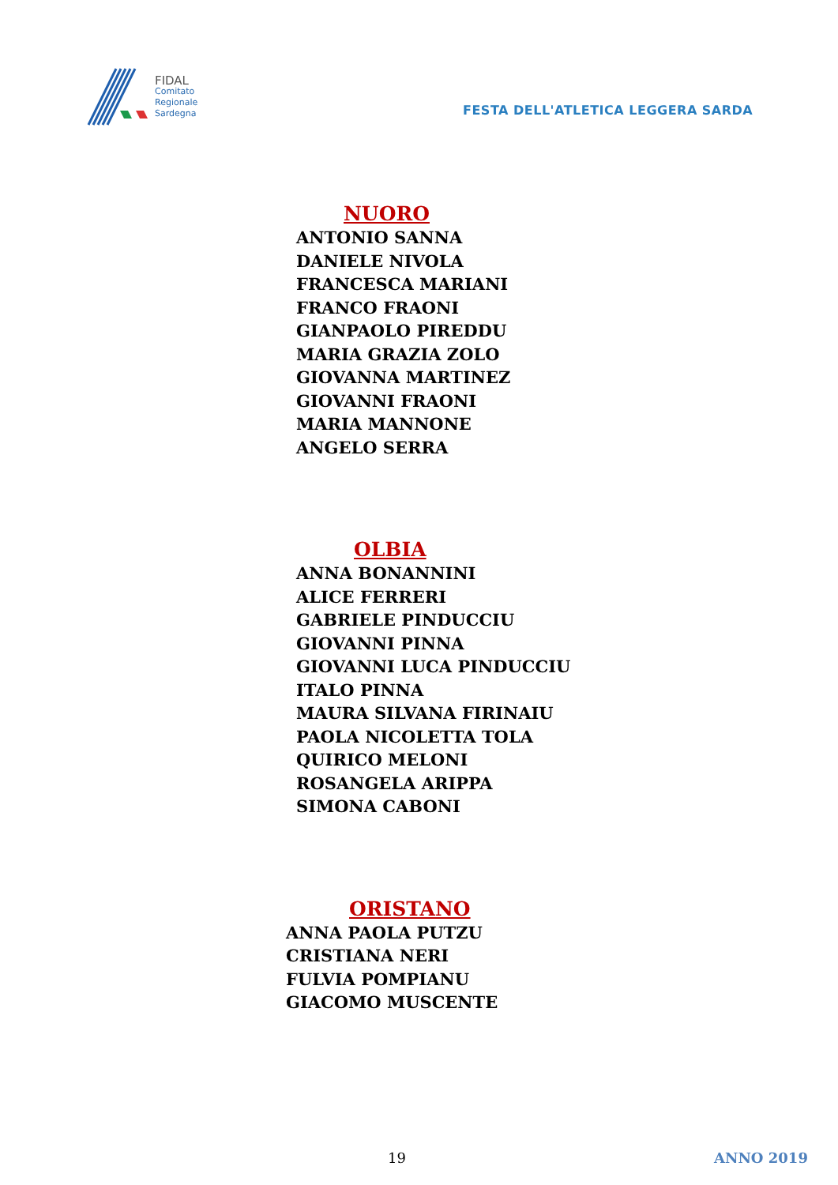FIDAL
Comitato
Regionale
Sardegna
FESTA DELL'ATLETICA LEGGERA SARDA
NUORO
ANTONIO SANNA
DANIELE NIVOLA
FRANCESCA MARIANI
FRANCO FRAONI
GIANPAOLO PIREDDU
MARIA GRAZIA ZOLO
GIOVANNA MARTINEZ
GIOVANNI FRAONI
MARIA MANNONE
ANGELO SERRA
OLBIA
ANNA BONANNINI
ALICE FERRERI
GABRIELE PINDUCCIU
GIOVANNI PINNA
GIOVANNI LUCA PINDUCCIU
ITALO PINNA
MAURA SILVANA FIRINAIU
PAOLA NICOLETTA TOLA
QUIRICO MELONI
ROSANGELA ARIPPA
SIMONA CABONI
ORISTANO
ANNA PAOLA PUTZU
CRISTIANA NERI
FULVIA POMPIANU
GIACOMO MUSCENTE
19 ANNO 2019